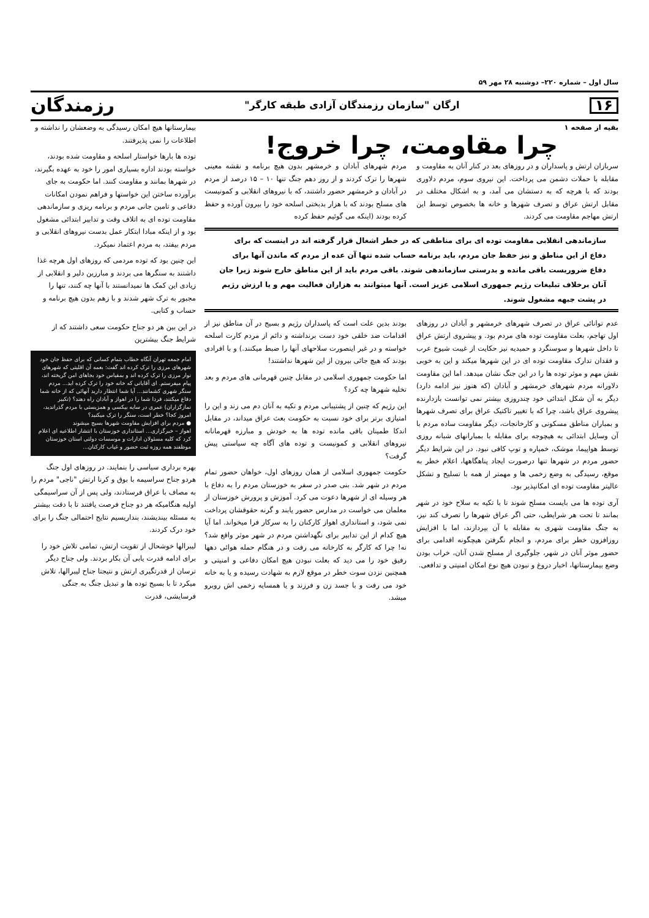سال اول – شماره ۲۲۰– دوشنبه ۲۸ مهر ۵۹
۱۶ ارگان "سازمان رزمندگان آزادی طبقه کارگر" رزمندگان
بقیه از صفحه ۱
چرا مقاومت، چرا خروج!
سربازان ارتش و پاسداران و در روزهای بعد در کنار آنان به مقاومت و مقابله با حملات دشمن می پرداخت. این نیروی سوم، مردم دلاوری بودند که با هرچه که به دستشان می آمد، و به اشکال مختلف در مقابل ارتش عراق و تصرف شهرها و خانه ها بخصوص توسط این ارتش مهاجم مقاومت می کردند.
مردم شهرهای آبادان و خرمشهر بدون هیچ برنامه و نقشه معینی شهرها را ترک کردند و از روز دهم جنگ تنها ۱۰ – ۱۵ درصد از مردم در آبادان و خرمشهر حضور داشتند، که با نیروهای انقلابی و کمونیست های مسلح بودند که با هزار بدبختی اسلحه خود را بیرون آورده و حفظ کرده بودند (اینکه می گوئیم حفظ کرده
سازماندهی انقلابی مقاومت توده ای برای مناطقی که در خطر اشغال قرار گرفته اند در اینست که برای دفاع از این مناطق و نیز حفظ جان مردم، باید برنامه حساب شده تنها آن عده از مردم که ماندن آنها برای دفاع ضروریست باقی مانده و بدرستی سازماندهی شوند. باقی مردم باید از این مناطق خارج شوند زیرا جان آنان برخلاف تبلیغات رژیم جمهوری اسلامی عزیز است. آنها میتوانند به هزاران فعالیت مهم و یا ارزش رژیم در پشت جبهه مشغول شوند.
عدم توانائی عراق در تصرف شهرهای خرمشهر و آبادان در روزهای اول تهاجم، بعلت مقاومت توده های مردم بود. و پیشروی ارتش عراق تا داخل شهرها و سوسنگرد و حمیدیه نیز حکایت از غیبت شیوخ عرب و فقدان تدارک مقاومت توده ای در این شهرها میکند و این به خوبی نقش مهم و موثر توده ها را در این جنگ نشان میدهد. اما این مقاومت دلاورانه مردم شهرهای خرمشهر و آبادان (که هنوز نیز ادامه دارد) دیگر به آن شکل ابتدائی خود چندروزی بیشتر نمی توانست بازدارنده پیشروی عراق باشد، چرا که با تغییر تاکتیک عراق برای تصرف شهرها و بمباران مناطق مسکونی و کارخانجات، دیگر مقاومت ساده مردم با آن وسایل ابتدائی به هیچوجه برای مقابله با بمبارانهای شبانه روزی توسط هواپیما، موشک، خمپاره و توپ کافی نبود. در این شرایط دیگر حضور مردم در شهرها تنها درصورت ایجاد پناهگاهها، اعلام خطر به موقع، رسیدگی به وضع زخمی ها و مهمتر از همه با تسلیح و تشکل عالیتر مقاومت توده ای امکانپذیر بود.
آری توده ها می بایست مسلح شوند تا با تکیه به سلاح خود در شهر بمانند تا تحت هر شرایطی، حتی اگر عراق شهرها را تصرف کند نیز، به جنگ مقاومت شهری به مقابله با آن بپردازند، اما با افزایش روزافزون خطر برای مردم، و انجام نگرفتن هیچگونه اقدامی برای حضور موثر آنان در شهر، جلوگیری از مسلح شدن آنان، خراب بودن وضع بیمارستانها، اخبار دروغ و نبودن هیچ نوع امکان امنیتی و تدافعی.
بودند بدین علت است که پاسداران رژیم و بسیج در آن مناطق نیز از اقدامات ضد خلقی خود دست برنداشته و دائم از مردم کارت اسلحه خواسته و در غیر اینصورت سلاحهای آنها را ضبط میکنند.) و با افرادی بودند که هیچ جائی بیرون از این شهرها نداشتند!
اما حکومت جمهوری اسلامی در مقابل چنین قهرمانی های مردم و بعد تخلیه شهرها چه کرد؟
این رژیم که چنین از پشتیبانی مردم و تکیه به آنان دم می زند و این را امتیازی برتر برای خود نسبت به حکومت بعث عراق میداند، در مقابل اندکا طمینان باقی مانده توده ها به خودش و مبارزه قهرمانانه نیروهای انقلابی و کمونیست و توده های آگاه چه سیاستی پیش گرفت؟
حکومت جمهوری اسلامی از همان روزهای اول، خواهان حضور تمام مردم در شهر شد. بنی صدر در سفر به خوزستان مردم را به دفاع با هر وسیله ای از شهرها دعوت می کرد. آموزش و پرورش خوزستان از معلمان می خواست در مدارس حضور یابند و گرنه حقوقشان پرداخت نمی شود، و استانداری اهواز کارکنان را به سرکار فرا میخواند. اما آیا هیچ کدام از این تدابیر برای نگهداشتن مردم در شهر موثر واقع شد؟ نه! چرا که کارگر به کارخانه می رفت و در هنگام حمله هوائی دهها رفیق خود را می دید که بعلت نبودن هیچ امکان دفاعی و امنیتی و همچنین نزدن سوت خطر در موقع لازم به شهادت رسیده و یا به خانه خود می رفت و با جسد زن و فرزند و یا همسایه زخمی اش روبرو میشد.
بیمارستانها هیچ امکان رسیدگی به وضعشان را نداشته و اطلاعات را نمی پذیرفتند.
توده ها بارها خواستار اسلحه و مقاومت شده بودند، خواسته بودند اداره بسیاری امور را خود به عهده بگیرند، در شهرها بمانند و مقاومت کنند. اما حکومت به جای برآورده ساختن این خواستها و فراهم نمودن امکانات دفاعی و تامین جانی مردم و برنامه ریزی و سازماندهی مقاومت توده ای به اتلاف وقت و تدابیر ابتدائی مشغول بود و از اینکه مبادا ابتکار عمل بدست نیروهای انقلابی و مردم بیفتد، به مردم اعتماد نمیکرد.
این چنین بود که توده مردمی که روزهای اول هرچه غذا داشتند به سنگرها می بردند و مبارزین دلیر و انقلابی از زیادی این کمک ها نمیدانستند با آنها چه کنند، تنها را مجبور به ترک شهر شدند و با زهم بدون هیچ برنامه و حساب و کتابی.
در این بین هر دو جناح حکومت سعی داشتند که از شرایط جنگ بیشترین
امام جمعه تهران آنگاه خطاب بتمام کسانی که برای حفظ جان خود شهرهای مرزی را ترک کرده اند گفت: بعمه آن اقلیتی که شهرهای نوار مرزی را ترک کرده اند و بمقیاس خود بجاهای امن گریخته اند، پیام میفرستم. ای آقایانی که خانه خود را ترک کرده اید... مردم سنگر شهری کشمانند... آیا شما انتظار دارید آنهائی که از خانه شما دفاع میکنند، فردا شما را در اهواز و آبادان راه دهند؟ (تکبیر نمازگزاران) عمری در سایه بیکسی و همزیستی با مردم گذراندید، امروز کجا؟ خطر است، سنگر را ترک میکنید؟
● مردم برای افزایش مقاومت شهرها بسیج میشوند
اهواز – خبرگزاری... استانداری خوزستان با انتشار اطلاعیه ای اعلام کرد که کلیه مسئولان ادارات و موسسات دولتی استان خوزستان موظفند همه روزه ثبت حضور و غیاب کارکنان...
بهره برداری سیاسی را بنمایند. در روزهای اول جنگ هردو جناح سراسیمه با بوق و کرنا ارتش "ناجی" مردم را به مصاف با عراق فرستادند، ولی پس از آن سراسیمگی اولیه هنگامیکه هر دو جناح فرصت یافتند تا با دقت بیشتر به مسئله بیندیشند، بنداریسیم نتایج احتمالی جنگ را برای خود درک کردند.
لیبرالها خوشحال از تقویت ارتش، تمامی تلاش خود را برای ادامه قدرت یابی آن بکار بردند. ولی جناح دیگر ترسان از قدرتگیری ارتش و نتیجتا جناح لیبرالها، تلاش میکرد تا با بسیج توده ها و تبدیل جنگ به جنگی فرسایشی، قدرت